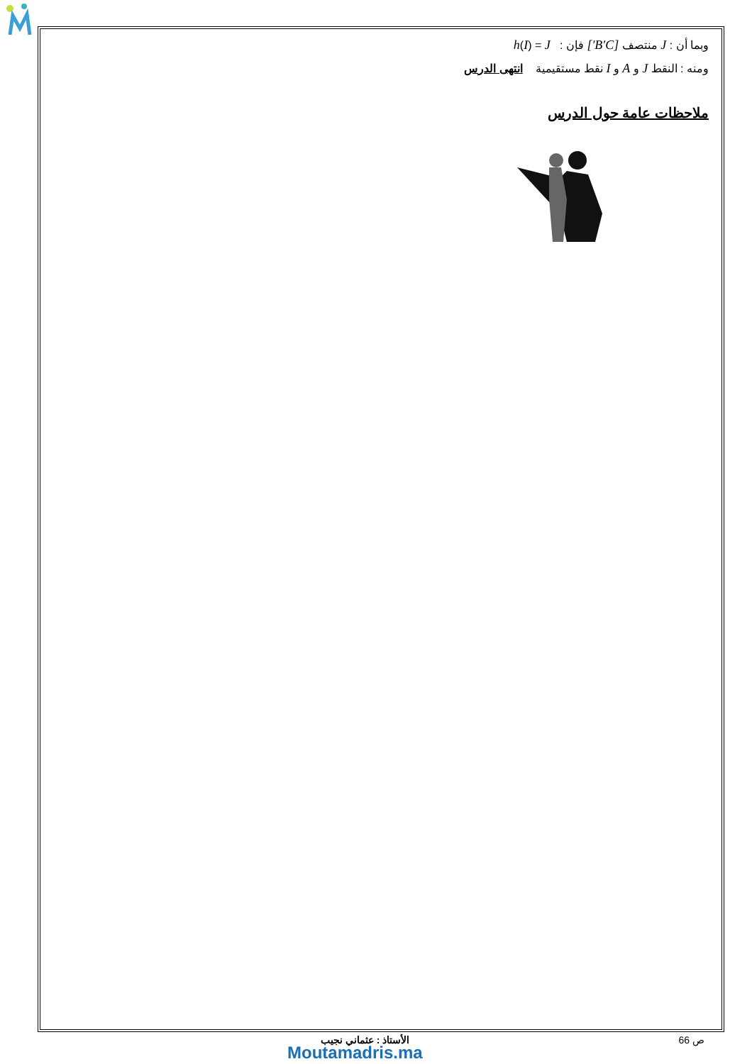وبما أن : J منتصف [B′C′] فإن : h(I) = J
ومنه : النقط J و A و I نقط مستقيمية انتهى الدرس
ملاحظات عامة حول الدرس
ص 66 الأستاذ : عثماني نجيب
Moutamadris.ma